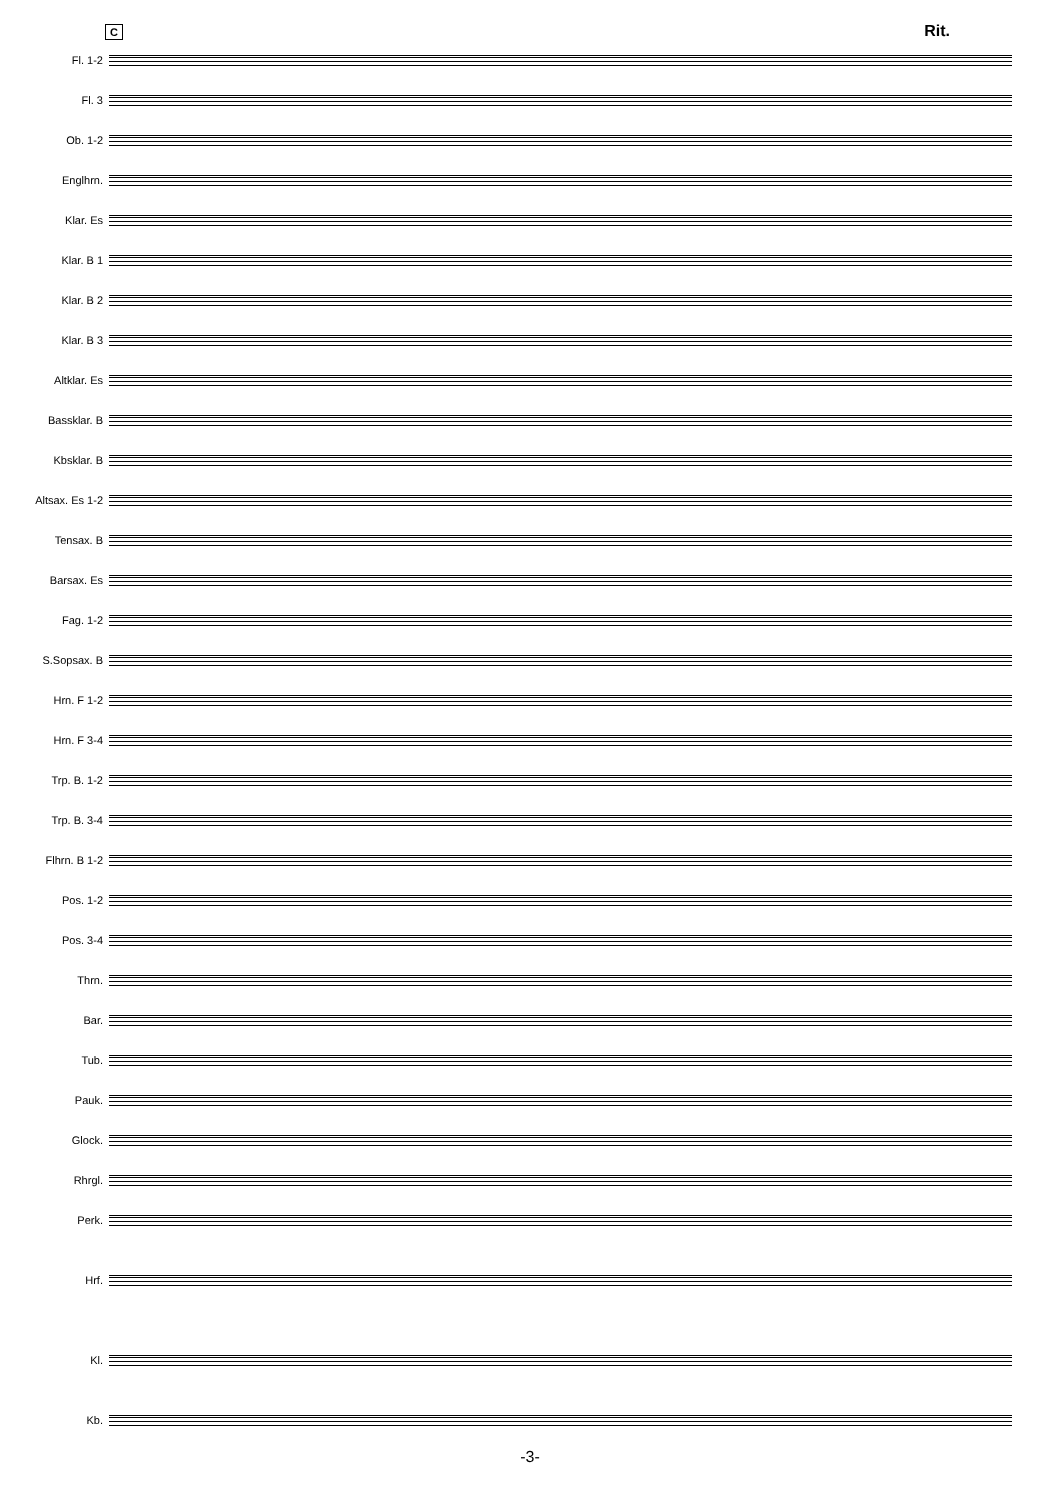C Rit.
Fl. 1-2
Fl. 3
Ob. 1-2
Englhrn.
Klar. Es
Klar. B 1
Klar. B 2
Klar. B 3
Altklar. Es
Bassklar. B
Kbsklar. B
Altsax. Es 1-2
Tensax. B
Barsax. Es
Fag. 1-2
S.Sopsax. B
Hrn. F 1-2
Hrn. F 3-4
Trp. B. 1-2
Trp. B. 3-4
Flhrn. B 1-2
Pos. 1-2
Pos. 3-4
Thrn.
Bar.
Tub.
Pauk.
Glock.
Rhrgl.
Perk.
Hrf.
Kl.
Kb.
-3-